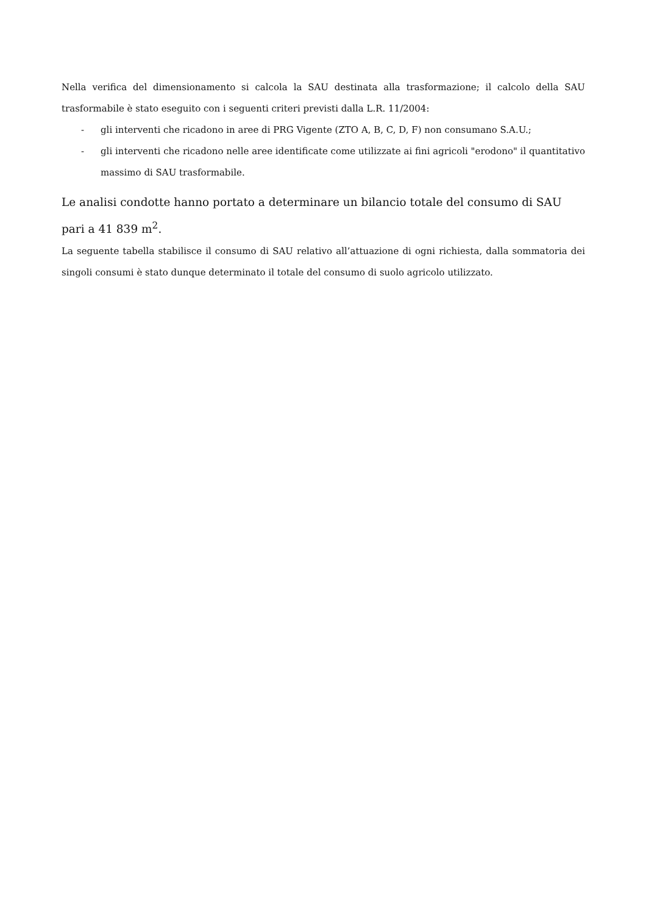Nella verifica del dimensionamento si calcola la SAU destinata alla trasformazione; il calcolo della SAU trasformabile è stato eseguito con i seguenti criteri previsti dalla L.R. 11/2004:
- gli interventi che ricadono in aree di PRG Vigente (ZTO A, B, C, D, F) non consumano S.A.U.;
- gli interventi che ricadono nelle aree identificate come utilizzate ai fini agricoli "erodono" il quantitativo massimo di SAU trasformabile.
Le analisi condotte hanno portato a determinare un bilancio totale del consumo di SAU pari a 41 839 m<sup>2</sup>.
La seguente tabella stabilisce il consumo di SAU relativo all’attuazione di ogni richiesta, dalla sommatoria dei singoli consumi è stato dunque determinato il totale del consumo di suolo agricolo utilizzato.